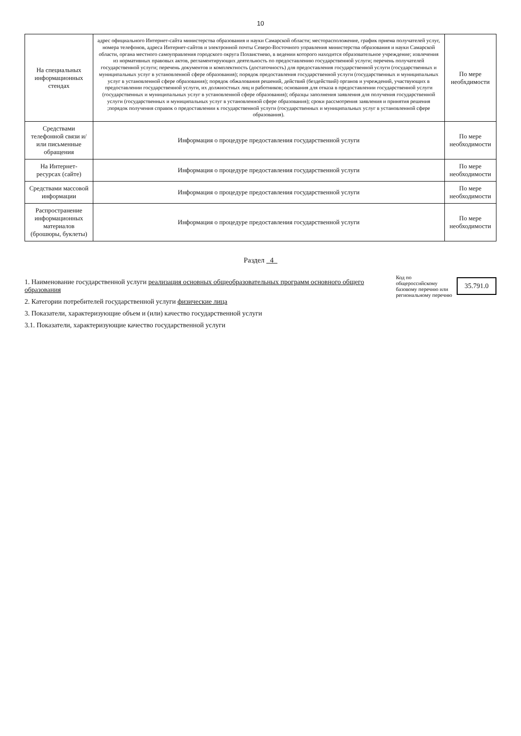10
| На специальных информационных стендах | адрес официального Интернет-сайта министерства образования и науки Самарской области; месторасположение, график приема получателей услуг, номера телефонов, адреса Интернет-сайтов и электронной почты Северо-Восточного управления министерства образования и науки Самарской области, органа местного самоуправления городского округа Похвистнево, в ведении которого находится образовательное учреждение; извлечения из нормативных правовых актов, регламентирующих деятельность по предоставлению государственной услуги; перечень получателей государственной услуги; перечень документов и комплектность (достаточность) для предоставления государственной услуги (государственных и муниципальных услуг в установленной сфере образования); порядок предоставления государственной услуги (государственных и муниципальных услуг в установленной сфере образования); порядок обжалования решений, действий (бездействий) органов и учреждений, участвующих в предоставлении государственной услуги, их должностных лиц и работников; основания для отказа в предоставлении государственной услуги (государственных и муниципальных услуг в установленной сфере образования); образцы заполнения заявления для получения государственной услуги (государственных и муниципальных услуг в установленной сфере образования); сроки рассмотрения заявления и принятия решения ;порядок получения справок о предоставлении к государственной услуги (государственных и муниципальных услуг в установленной сфере образования). | По мере необхдимости |
| Средствами телефонной связи и/или письменные обращения | Информация о процедуре предоставления государственной услуги | По мере необходимости |
| На Интернет-ресурсах (сайте) | Информация о процедуре предоставления государственной услуги | По мере необходимости |
| Средствами массовой информации | Информация о процедуре предоставления государственной услуги | По мере необходимости |
| Распространение информационных материалов (брошюры, буклеты) | Информация о процедуре предоставления государственной услуги | По мере необходимости |
Раздел 4
1. Наименование государственной услуги реализация основных общеобразовательных программ основного общего образования
2. Категории потребителей государственной услуги физические лица
3. Показатели, характеризующие объем и (или) качество государственной услуги
3.1. Показатели, характеризующие качество государственной услуги
Код по общероссийскому
базовому перечню или
региональному перечню
35.791.0